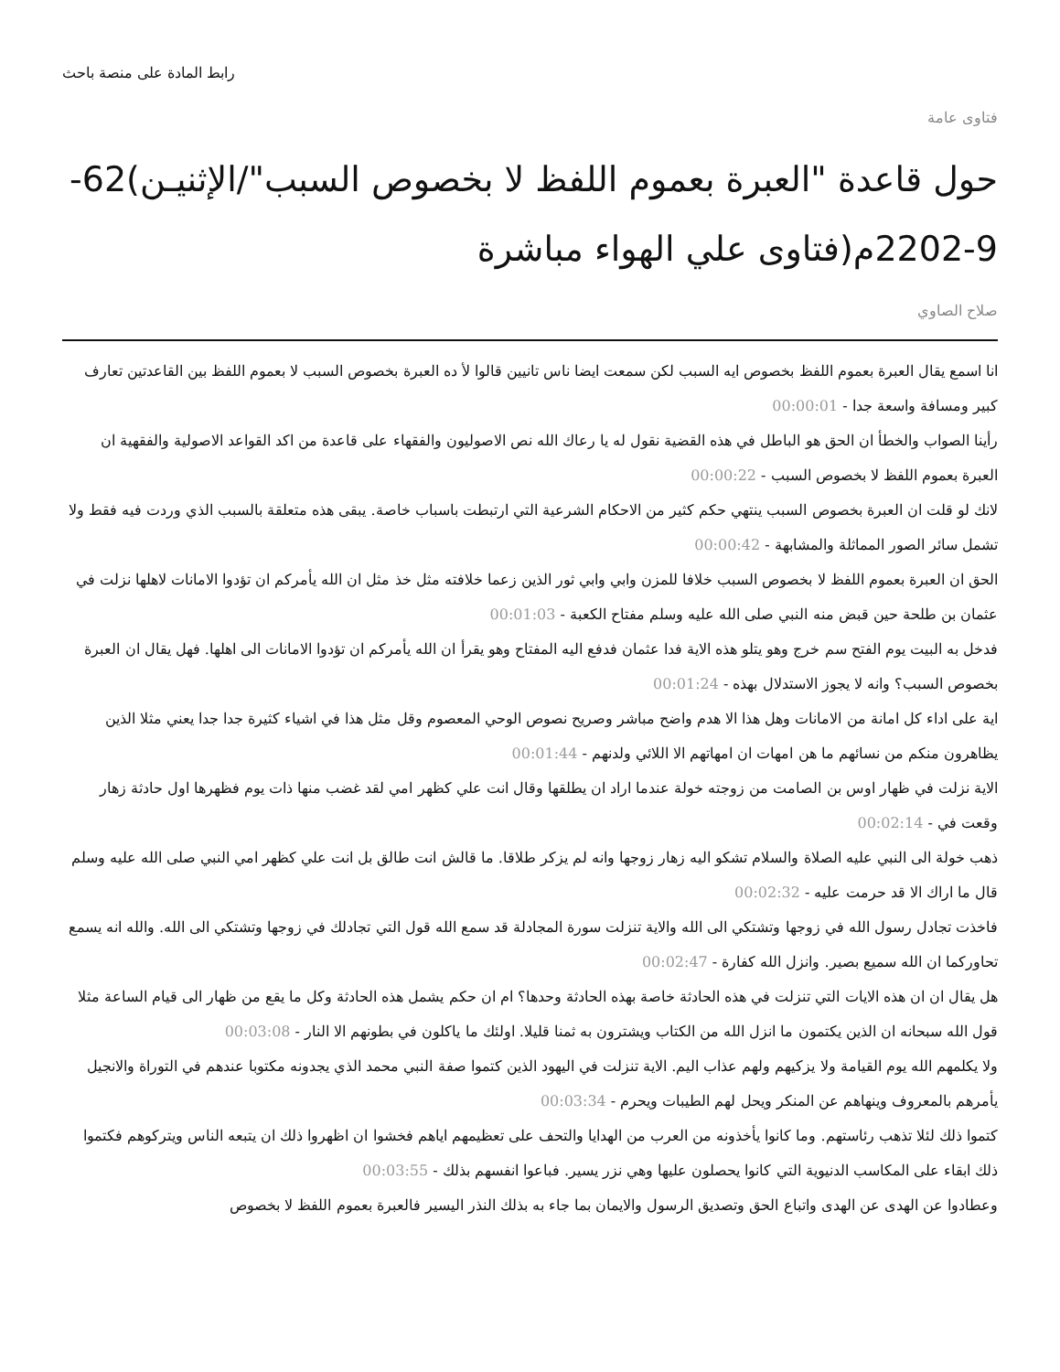رابط المادة على منصة باحث
فتاوى عامة
حول قاعدة "العبرة بعموم اللفظ لا بخصوص السبب"/الإثنيـن)62-9-2202م(فتاوى علي الهواء مباشرة
صلاح الصاوي
انا اسمع يقال العبرة بعموم اللفظ بخصوص ايه السبب لكن سمعت ايضا ناس تانيين قالوا لأ ده العبرة بخصوص السبب لا بعموم اللفظ بين القاعدتين تعارف كبير ومسافة واسعة جدا - 00:00:01
رأينا الصواب والخطأ ان الحق هو الباطل في هذه القضية نقول له يا رعاك الله نص الاصوليون والفقهاء على قاعدة من اكد القواعد الاصولية والفقهية ان العبرة بعموم اللفظ لا بخصوص السبب - 00:00:22
لانك لو قلت ان العبرة بخصوص السبب ينتهي حكم كثير من الاحكام الشرعية التي ارتبطت باسباب خاصة. يبقى هذه متعلقة بالسبب الذي وردت فيه فقط ولا تشمل سائر الصور المماثلة والمشابهة - 00:00:42
الحق ان العبرة بعموم اللفظ لا بخصوص السبب خلافا للمزن وابي وابي ثور الذين زعما خلافته مثل خذ مثل ان الله يأمركم ان تؤدوا الامانات لاهلها نزلت في عثمان بن طلحة حين قبض منه النبي صلى الله عليه وسلم مفتاح الكعبة - 00:01:03
فدخل به البيت يوم الفتح سم خرج وهو يتلو هذه الاية فدا عثمان فدفع اليه المفتاح وهو يقرأ ان الله يأمركم ان تؤدوا الامانات الى اهلها. فهل يقال ان العبرة بخصوص السبب؟ وانه لا يجوز الاستدلال بهذه - 00:01:24
اية على اداء كل امانة من الامانات وهل هذا الا هدم واضح مباشر وصريح نصوص الوحي المعصوم وقل مثل هذا في اشياء كثيرة جدا جدا يعني مثلا الذين يظاهرون منكم من نسائهم ما هن امهات ان امهاتهم الا اللائي ولدنهم - 00:01:44
الاية نزلت في ظهار اوس بن الصامت من زوجته خولة عندما اراد ان يطلقها وقال انت علي كظهر امي لقد غضب منها ذات يوم فظهرها اول حادثة زهار وقعت في - 00:02:14
ذهب خولة الى النبي عليه الصلاة والسلام تشكو اليه زهار زوجها وانه لم يزكر طلاقا. ما قالش انت طالق بل انت علي كظهر امي النبي صلى الله عليه وسلم قال ما اراك الا قد حرمت عليه - 00:02:32
فاخذت تجادل رسول الله في زوجها وتشتكي الى الله والاية تنزلت سورة المجادلة قد سمع الله قول التي تجادلك في زوجها وتشتكي الى الله. والله انه يسمع تحاوركما ان الله سميع بصير. وانزل الله كفارة - 00:02:47
هل يقال ان ان هذه الايات التي تنزلت في هذه الحادثة خاصة بهذه الحادثة وحدها؟ ام ان حكم يشمل هذه الحادثة وكل ما يقع من ظهار الى قيام الساعة مثلا قول الله سبحانه ان الذين يكتمون ما انزل الله من الكتاب ويشترون به ثمنا قليلا. اولئك ما ياكلون في بطونهم الا النار - 00:03:08
ولا يكلمهم الله يوم القيامة ولا يزكيهم ولهم عذاب اليم. الاية تنزلت في اليهود الذين كتموا صفة النبي محمد الذي يجدونه مكتوبا عندهم في التوراة والانجيل يأمرهم بالمعروف وينهاهم عن المنكر ويحل لهم الطيبات ويحرم - 00:03:34
كتموا ذلك لئلا تذهب رئاستهم. وما كانوا يأخذونه من العرب من الهدايا والتحف على تعظيمهم اياهم فخشوا ان اظهروا ذلك ان يتبعه الناس ويتركوهم فكتموا ذلك ابقاء على المكاسب الدنيوية التي كانوا يحصلون عليها وهي نزر يسير. فباعوا انفسهم بذلك - 00:03:55
وعطادوا عن الهدى عن الهدى واتباع الحق وتصديق الرسول والايمان بما جاء به بذلك النذر اليسير فالعبرة بعموم اللفظ لا بخصوص